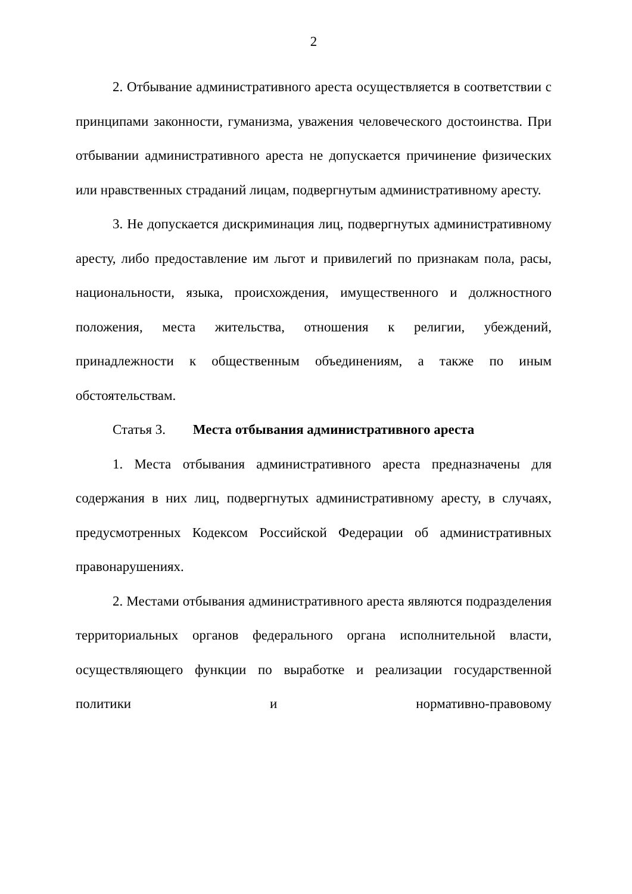2
2. Отбывание административного ареста осуществляется в соответствии с принципами законности, гуманизма, уважения человеческого достоинства. При отбывании административного ареста не допускается причинение физических или нравственных страданий лицам, подвергнутым административному аресту.
3. Не допускается дискриминация лиц, подвергнутых административному аресту, либо предоставление им льгот и привилегий по признакам пола, расы, национальности, языка, происхождения, имущественного и должностного положения, места жительства, отношения к религии, убеждений, принадлежности к общественным объединениям, а также по иным обстоятельствам.
Статья 3. Места отбывания административного ареста
1. Места отбывания административного ареста предназначены для содержания в них лиц, подвергнутых административному аресту, в случаях, предусмотренных Кодексом Российской Федерации об административных правонарушениях.
2. Местами отбывания административного ареста являются подразделения территориальных органов федерального органа исполнительной власти, осуществляющего функции по выработке и реализации государственной политики и нормативно-правовому